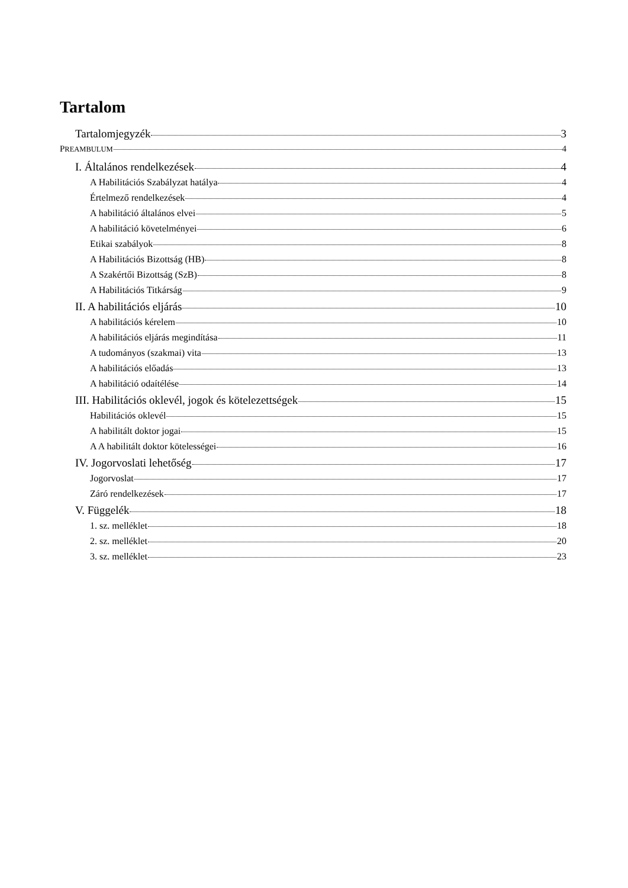Tartalom
Tartalomjegyzék 3
PREAMBULUM 4
I. Általános rendelkezések 4
A Habilitációs Szabályzat hatálya 4
Értelmező rendelkezések 4
A habilitáció általános elvei 5
A habilitáció követelményei 6
Etikai szabályok 8
A Habilitációs Bizottság (HB) 8
A Szakértői Bizottság (SzB) 8
A Habilitációs Titkárság 9
II. A habilitációs eljárás 10
A habilitációs kérelem 10
A habilitációs eljárás megindítása 11
A tudományos (szakmai) vita 13
A habilitációs előadás 13
A habilitáció odaítélése 14
III. Habilitációs oklevél, jogok és kötelezettségek 15
Habilitációs oklevél 15
A habilitált doktor jogai 15
A A habilitált doktor kötelességei 16
IV. Jogorvoslati lehetőség 17
Jogorvoslat 17
Záró rendelkezések 17
V. Függelék 18
1. sz. melléklet 18
2. sz. melléklet 20
3. sz. melléklet 23